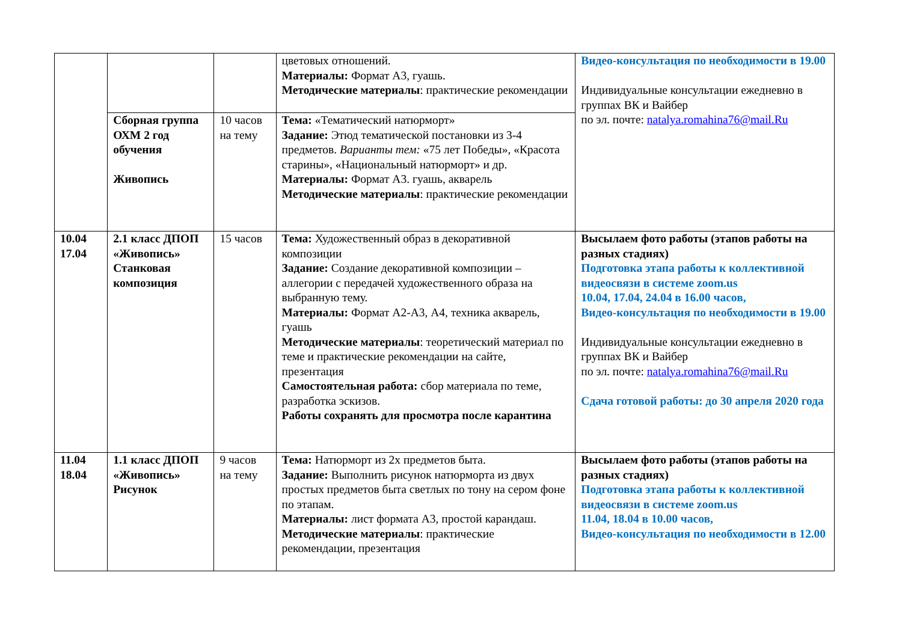| | | | цветовых отношений. Материалы: Формат А3, гуашь. Методические материалы : практические рекомендации | Видео-консультация по необходимости в 19.00 Индивидуальные консультации ежедневно в группах ВК и Вайбер по эл. почте: natalya.romahina76@mail.Ru |
| | Сборная группа ОХМ 2 год обучения Живопись | 10 часов на тему | Тема: «Тематический натюрморт» Задание: Этюд тематической постановки из 3-4 предметов. Варианты тем: «75 лет Победы», «Красота старины», «Национальный натюрморт» и др. Материалы: Формат А3. гуашь, акварель Методические материалы : практические рекомендации | |
| 10.04 17.04 | 2.1 класс ДПОП «Живопись» Станковая композиция | 15 часов | Тема: Художественный образ в декоративной композиции Задание: Создание декоративной композиции – аллегории с передачей художественного образа на выбранную тему. Материалы: Формат А2-А3, А4, техника акварель, гуашь Методические материалы : теоретический материал по теме и практические рекомендации на сайте, презентация Самостоятельная работа: сбор материала по теме, разработка эскизов. Работы сохранять для просмотра после карантина | Высылаем фото работы (этапов работы на разных стадиях) Подготовка этапа работы к коллективной видеосвязи в системе zoom.us 10.04, 17.04, 24.04 в 16.00 часов, Видео-консультация по необходимости в 19.00 Индивидуальные консультации ежедневно в группах ВК и Вайбер по эл. почте: natalya.romahina76@mail.Ru Сдача готовой работы: до 30 апреля 2020 года |
| 11.04 18.04 | 1.1 класс ДПОП «Живопись» Рисунок | 9 часов на тему | Тема: Натюрморт из 2х предметов быта. Задание: Выполнить рисунок натюрморта из двух простых предметов быта светлых по тону на сером фоне по этапам. Материалы: лист формата А3, простой карандаш. Методические материалы : практические рекомендации, презентация | Высылаем фото работы (этапов работы на разных стадиях) Подготовка этапа работы к коллективной видеосвязи в системе zoom.us 11.04, 18.04 в 10.00 часов, Видео-консультация по необходимости в 12.00 |